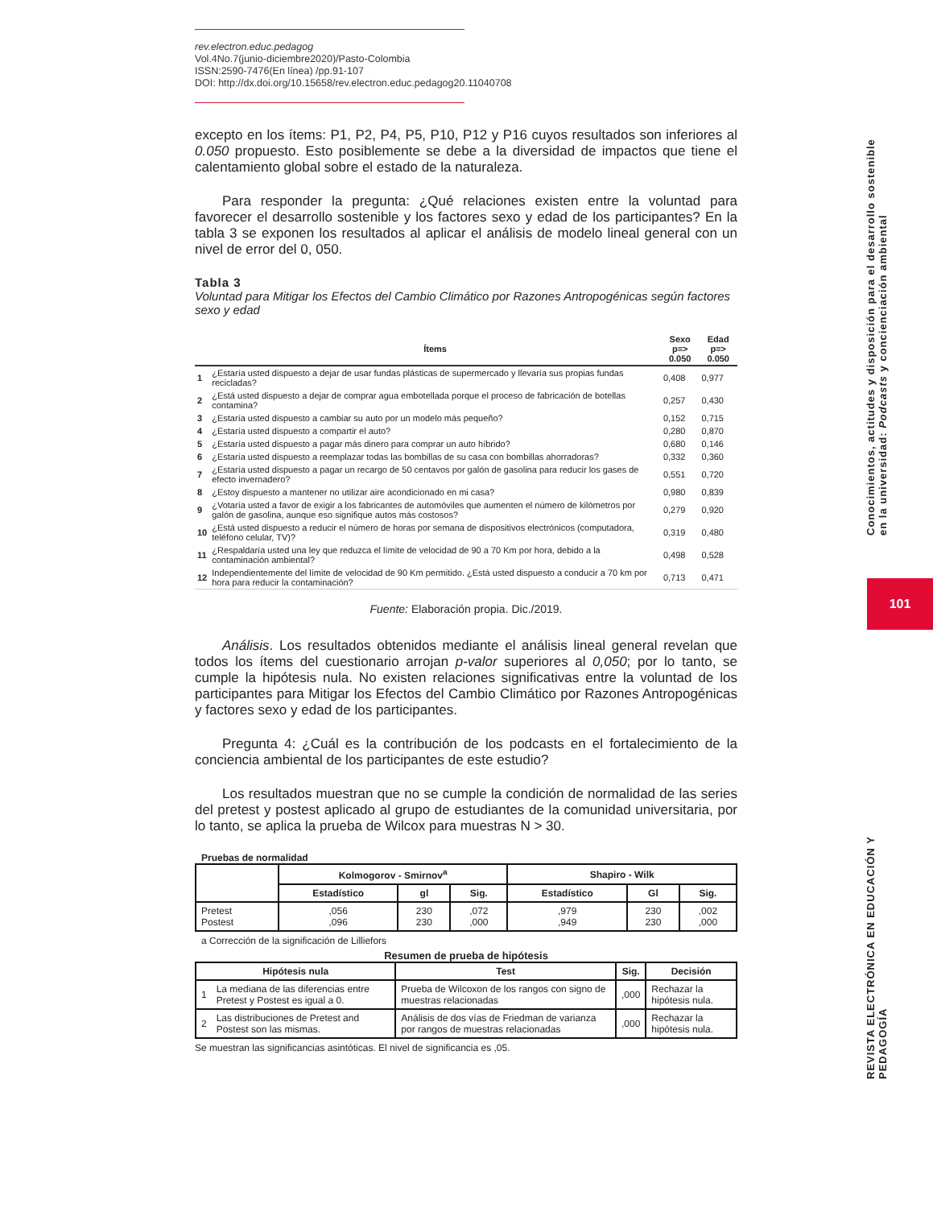rev.electron.educ.pedagog
Vol.4No.7(junio-diciembre2020)/Pasto-Colombia
ISSN:2590-7476(En línea) /pp.91-107
DOI: http://dx.doi.org/10.15658/rev.electron.educ.pedagog20.11040708
excepto en los ítems: P1, P2, P4, P5, P10, P12 y P16 cuyos resultados son inferiores al 0.050 propuesto. Esto posiblemente se debe a la diversidad de impactos que tiene el calentamiento global sobre el estado de la naturaleza.
Para responder la pregunta: ¿Qué relaciones existen entre la voluntad para favorecer el desarrollo sostenible y los factores sexo y edad de los participantes? En la tabla 3 se exponen los resultados al aplicar el análisis de modelo lineal general con un nivel de error del 0, 050.
Tabla 3
Voluntad para Mitigar los Efectos del Cambio Climático por Razones Antropogénicas según factores sexo y edad
| | Ítems | Sexo p=> 0.050 | Edad p=> 0.050 |
| --- | --- | --- | --- |
| 1 | ¿Estaría usted dispuesto a dejar de usar fundas plásticas de supermercado y llevaría sus propias fundas recicladas? | 0,408 | 0,977 |
| 2 | ¿Está usted dispuesto a dejar de comprar agua embotellada porque el proceso de fabricación de botellas contamina? | 0,257 | 0,430 |
| 3 | ¿Estaría usted dispuesto a cambiar su auto por un modelo más pequeño? | 0,152 | 0,715 |
| 4 | ¿Estaría usted dispuesto a compartir el auto? | 0,280 | 0,870 |
| 5 | ¿Estaría usted dispuesto a pagar más dinero para comprar un auto híbrido? | 0,680 | 0,146 |
| 6 | ¿Estaría usted dispuesto a reemplazar todas las bombillas de su casa con bombillas ahorradoras? | 0,332 | 0,360 |
| 7 | ¿Estaría usted dispuesto a pagar un recargo de 50 centavos por galón de gasolina para reducir los gases de efecto invernadero? | 0,551 | 0,720 |
| 8 | ¿Estoy dispuesto a mantener no utilizar aire acondicionado en mi casa? | 0,980 | 0,839 |
| 9 | ¿Votaría usted a favor de exigir a los fabricantes de automóviles que aumenten el número de kilómetros por galón de gasolina, aunque eso signifique autos más costosos? | 0,279 | 0,920 |
| 10 | ¿Está usted dispuesto a reducir el número de horas por semana de dispositivos electrónicos (computadora, teléfono celular, TV)? | 0,319 | 0,480 |
| 11 | ¿Respaldaría usted una ley que reduzca el límite de velocidad de 90 a 70 Km por hora, debido a la contaminación ambiental? | 0,498 | 0,528 |
| 12 | Independientemente del límite de velocidad de 90 Km permitido. ¿Está usted dispuesto a conducir a 70 km por hora para reducir la contaminación? | 0,713 | 0,471 |
Fuente: Elaboración propia. Dic./2019.
Análisis. Los resultados obtenidos mediante el análisis lineal general revelan que todos los ítems del cuestionario arrojan p-valor superiores al 0,050; por lo tanto, se cumple la hipótesis nula. No existen relaciones significativas entre la voluntad de los participantes para Mitigar los Efectos del Cambio Climático por Razones Antropogénicas y factores sexo y edad de los participantes.
Pregunta 4: ¿Cuál es la contribución de los podcasts en el fortalecimiento de la conciencia ambiental de los participantes de este estudio?
Los resultados muestran que no se cumple la condición de normalidad de las series del pretest y postest aplicado al grupo de estudiantes de la comunidad universitaria, por lo tanto, se aplica la prueba de Wilcox para muestras N > 30.
Pruebas de normalidad
| | Kolmogorov - Smirnov<sup>a</sup> | | | Shapiro - Wilk | | |
| --- | --- | --- | --- | --- | --- | --- |
| | Estadístico | gl | Sig. | Estadístico | Gl | Sig. |
| Pretest Postest | ,056 ,096 | 230 230 | ,072 ,000 | ,979 ,949 | 230 230 | ,002 ,000 |
a Corrección de la significación de Lilliefors
Resumen de prueba de hipótesis
| Hipótesis nula | | Test | Sig. | Decisión |
| --- | --- | --- | --- | --- |
| 1 | La mediana de las diferencias entre Pretest y Postest es igual a 0. | Prueba de Wilcoxon de los rangos con signo de muestras relacionadas | ,000 | Rechazar la hipótesis nula. |
| 2 | Las distribuciones de Pretest and Postest son las mismas. | Análisis de dos vías de Friedman de varianza por rangos de muestras relacionadas | ,000 | Rechazar la hipótesis nula. |
Se muestran las significancias asintóticas. El nivel de significancia es ,05.
Conocimientos, actitudes y disposición para el desarrollo sostenible en la universidad: Podcasts y concienciación ambiental
101
REVISTA ELECTRÓNICA EN EDUCACIÓN Y PEDAGOGÍA